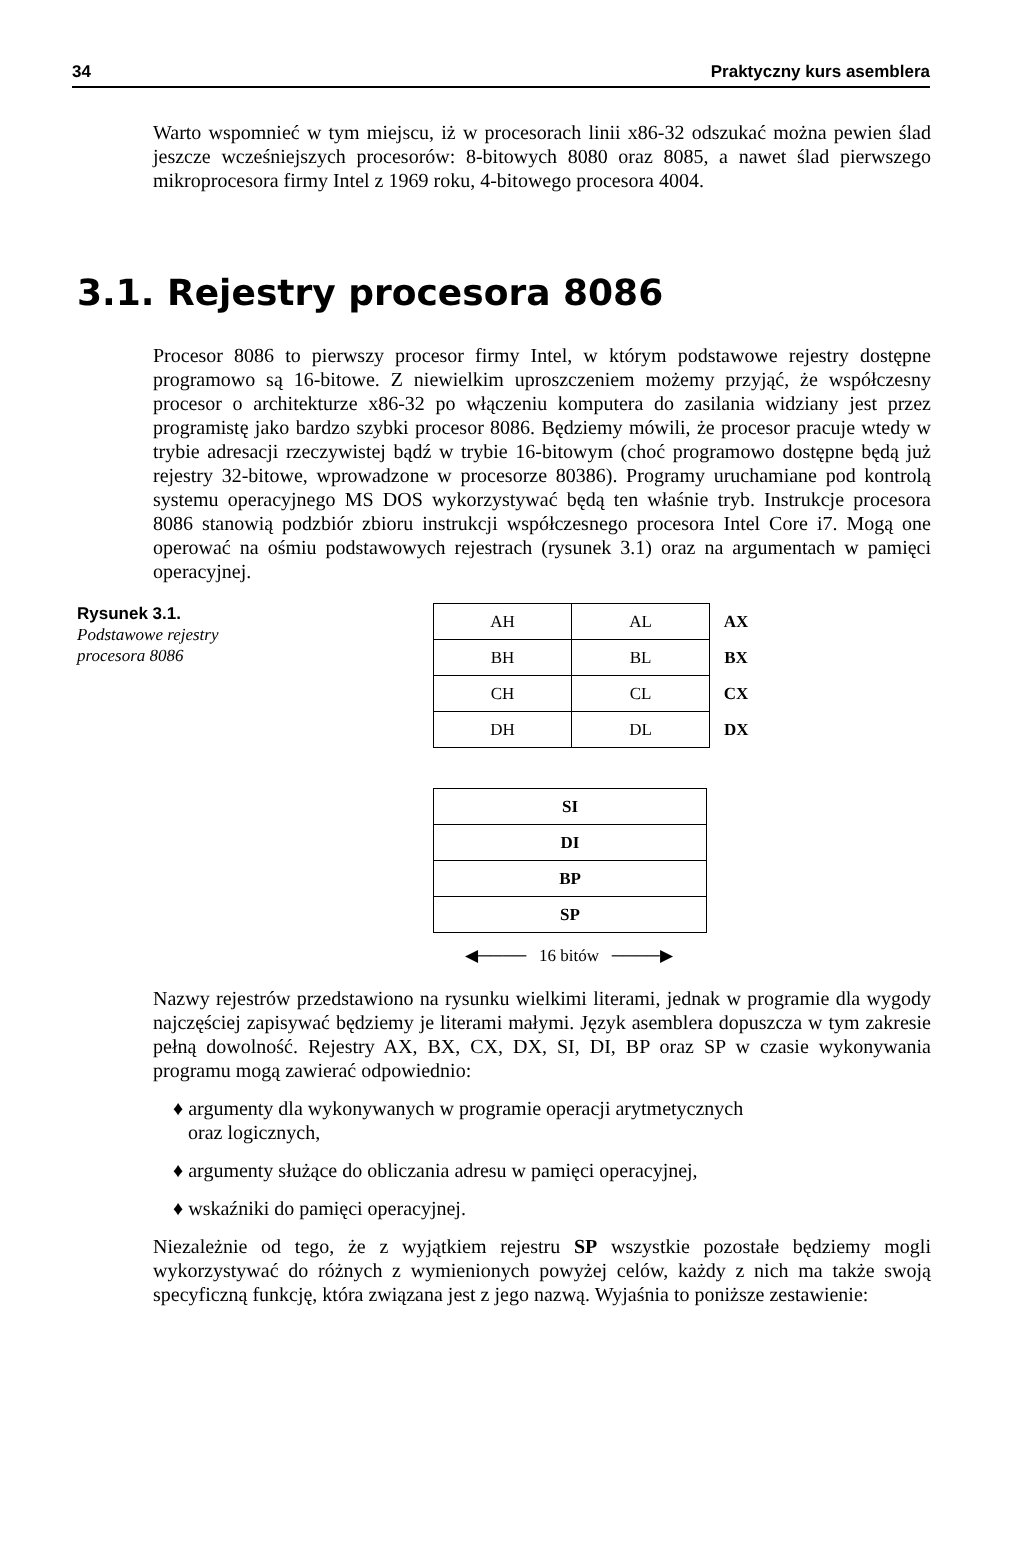34 Praktyczny kurs asemblera
Warto wspomnieć w tym miejscu, iż w procesorach linii x86-32 odszukać można pewien ślad jeszcze wcześniejszych procesorów: 8-bitowych 8080 oraz 8085, a nawet ślad pierwszego mikroprocesora firmy Intel z 1969 roku, 4-bitowego procesora 4004.
3.1. Rejestry procesora 8086
Procesor 8086 to pierwszy procesor firmy Intel, w którym podstawowe rejestry dostępne programowo są 16-bitowe. Z niewielkim uproszczeniem możemy przyjąć, że współczesny procesor o architekturze x86-32 po włączeniu komputera do zasilania widziany jest przez programistę jako bardzo szybki procesor 8086. Będziemy mówili, że procesor pracuje wtedy w trybie adresacji rzeczywistej bądź w trybie 16-bitowym (choć programowo dostępne będą już rejestry 32-bitowe, wprowadzone w procesorze 80386). Programy uruchamiane pod kontrolą systemu operacyjnego MS DOS wykorzystywać będą ten właśnie tryb. Instrukcje procesora 8086 stanowią podzbiór zbioru instrukcji współczesnego procesora Intel Core i7. Mogą one operować na ośmiu podstawowych rejestrach (rysunek 3.1) oraz na argumentach w pamięci operacyjnej.
Rysunek 3.1.
Podstawowe rejestry procesora 8086
| AH | AL | AX |
| BH | BL | BX |
| CH | CL | CX |
| DH | DL | DX |
| SI |
| DI |
| BP |
| SP |
◀──── 16 bitów ────▶
Nazwy rejestrów przedstawiono na rysunku wielkimi literami, jednak w programie dla wygody najczęściej zapisywać będziemy je literami małymi. Język asemblera dopuszcza w tym zakresie pełną dowolność. Rejestry AX, BX, CX, DX, SI, DI, BP oraz SP w czasie wykonywania programu mogą zawierać odpowiednio:
♦ argumenty dla wykonywanych w programie operacji arytmetycznych
oraz logicznych,
♦ argumenty służące do obliczania adresu w pamięci operacyjnej,
♦ wskaźniki do pamięci operacyjnej.
Niezależnie od tego, że z wyjątkiem rejestru SP wszystkie pozostałe będziemy mogli wykorzystywać do różnych z wymienionych powyżej celów, każdy z nich ma także swoją specyficzną funkcję, która związana jest z jego nazwą. Wyjaśnia to poniższe zestawienie: